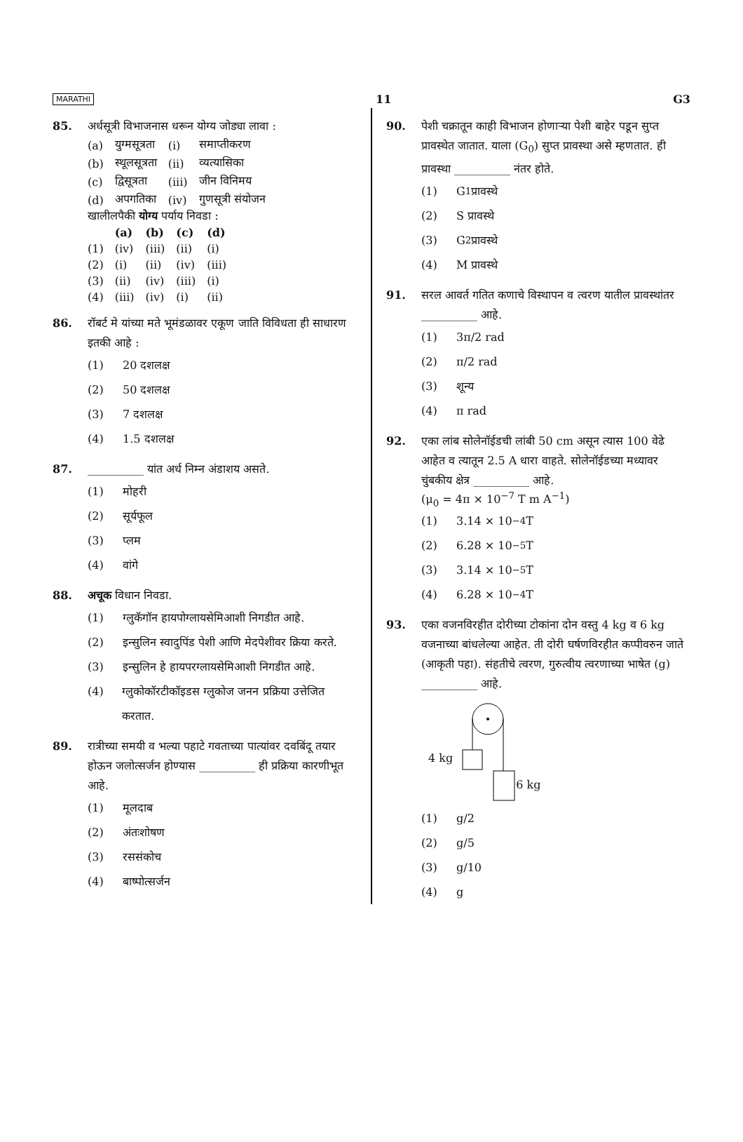MARATHI 11 G3
85. अर्धसूत्री विभाजनास धरून योग्य जोड्या लावा :
| (a) | युग्मसूत्रता | (i) | समाप्तीकरण |
| (b) | स्थूलसूत्रता | (ii) | व्यत्यासिका |
| (c) | द्विसूत्रता | (iii) | जीन विनिमय |
| (d) | अपगतिका | (iv) | गुणसूत्री संयोजन |
खालीलपैकी योग्य पर्याय निवडा :
| | (a) | (b) | (c) | (d) |
| --- | --- | --- | --- | --- |
| (1) | (iv) | (iii) | (ii) | (i) |
| (2) | (i) | (ii) | (iv) | (iii) |
| (3) | (ii) | (iv) | (iii) | (i) |
| (4) | (iii) | (iv) | (i) | (ii) |
86. रॉबर्ट मे यांच्या मते भूमंडळावर एकूण जाति विविधता ही साधारण इतकी आहे :
(1) 20 दशलक्ष
(2) 50 दशलक्ष
(3) 7 दशलक्ष
(4) 1.5 दशलक्ष
87. __________ यांत अर्ध निम्न अंडाशय असते.
(1) मोहरी
(2) सूर्यफूल
(3) प्लम
(4) वांगे
88. अचूक विधान निवडा.
(1) ग्लुकॅगॉन हायपोग्लायसेमिआशी निगडीत आहे.
(2) इन्सुलिन स्वादुपिंड पेशी आणि मेदपेशीवर क्रिया करते.
(3) इन्सुलिन हे हायपरग्लायसेमिआशी निगडीत आहे.
(4) ग्लुकोकॉरटीकॉइडस ग्लुकोज जनन प्रक्रिया उत्तेजित करतात.
89. रात्रीच्या समयी व भल्या पहाटे गवताच्या पात्यांवर दवबिंदू तयार होऊन जलोत्सर्जन होण्यास __________ ही प्रक्रिया कारणीभूत आहे.
(1) मूलदाब
(2) अंतःशोषण
(3) रससंकोच
(4) बाष्पोत्सर्जन
90. पेशी चक्रातून काही विभाजन होणाऱ्या पेशी बाहेर पडून सुप्त प्रावस्थेत जातात. याला (G<sub>0</sub>) सुप्त प्रावस्था असे म्हणतात. ही प्रावस्था __________ नंतर होते.
(1) G<sub>1</sub> प्रावस्थे
(2) S प्रावस्थे
(3) G<sub>2</sub> प्रावस्थे
(4) M प्रावस्थे
91. सरल आवर्त गतित कणाचे विस्थापन व त्वरण यातील प्रावस्थांतर __________ आहे.
(1) 3π/2 rad
(2) π/2 rad
(3) शून्य
(4) π rad
92. एका लांब सोलेनॉईडची लांबी 50 cm असून त्यास 100 वेढे आहेत व त्यातून 2.5 A धारा वाहते. सोलेनॉईडच्या मध्यावर चुंबकीय क्षेत्र __________ आहे.
(μ<sub>0</sub> = 4π × 10<sup>−7</sup> T m A<sup>−1</sup>)
(1) 3.14 × 10<sup>−4</sup> T
(2) 6.28 × 10<sup>−5</sup> T
(3) 3.14 × 10<sup>−5</sup> T
(4) 6.28 × 10<sup>−4</sup> T
93. एका वजनविरहीत दोरीच्या टोकांना दोन वस्तु 4 kg व 6 kg वजनाच्या बांधलेल्या आहेत. ती दोरी घर्षणविरहीत कप्पीवरुन जाते (आकृती पहा). संहतीचे त्वरण, गुरुत्वीय त्वरणाच्या भाषेत (g) __________ आहे.
4 kg 6 kg
(1) g/2
(2) g/5
(3) g/10
(4) g